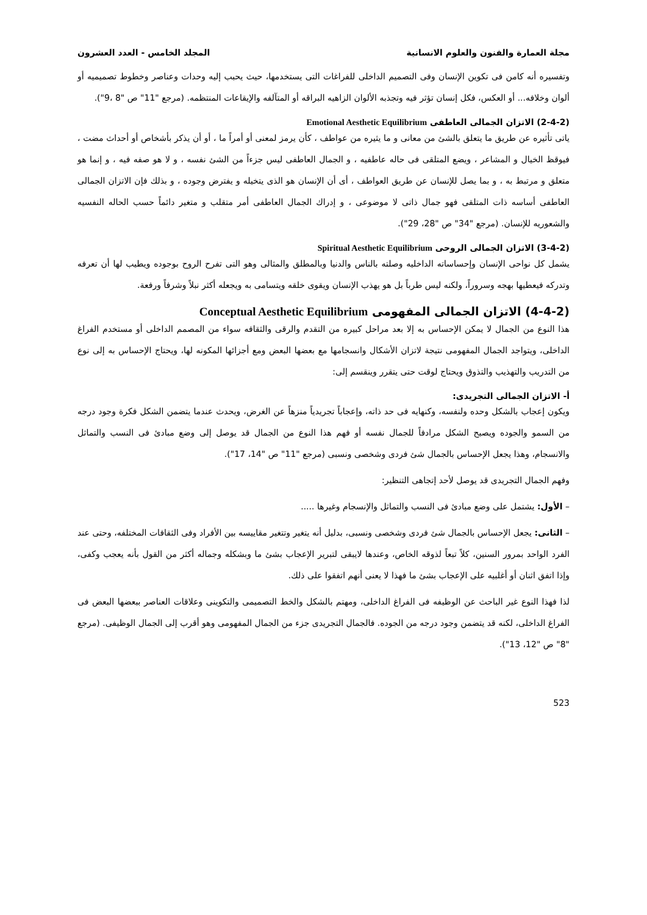مجلة العمارة والفنون والعلوم الانسانية المجلد الخامس - العدد العشرون
وتفسيره أنه كامن فى تكوين الإنسان وفى التصميم الداخلى للفراغات التى يستخدمها، حيث يحبب إليه وحدات وعناصر وخطوط تصميميه أو ألوان وخلافه... أو العكس، فكل إنسان تؤثر فيه وتجذبه الألوان الزاهيه البراقه أو المتآلفه والإيقاعات المنتظمه. (مرجع "11" ص "8 ،9").
(2-4-2) الاتزان الجمالى العاطفى Emotional Aesthetic Equilibrium
ياتى تأثيره عن طريق ما يتعلق بالشئ من معانى و ما يثيره من عواطف ، كأن يرمز لمعنى أو أمراً ما ، أو أن يذكر بأشخاص أو أحداث مضت ، فيوقظ الخيال و المشاعر ، ويضع المتلقى فى حاله عاطفيه ، و الجمال العاطفى ليس جزءاً من الشئ نفسه ، و لا هو صفه فيه ، و إنما هو متعلق و مرتبط به ، و بما يصل للإنسان عن طريق العواطف ، أى أن الإنسان هو الذى يتخيله و يفترض وجوده ، و بذلك فإن الاتزان الجمالى العاطفى أساسه ذات المتلقى فهو جمال ذاتى لا موضوعى ، و إدراك الجمال العاطفى أمر متقلب و متغير دائماً حسب الحاله النفسيه والشعوريه للإنسان. (مرجع "34" ص "28، 29").
(3-4-2) الاتزان الجمالى الروحى Spiritual Aesthetic Equilibrium
يشمل كل نواحى الإنسان وإحساساته الداخليه وصلته بالناس والدنيا وبالمطلق والمثالى وهو التى تفرح الروح بوجوده ويطيب لها أن تعرفه وتدركه فيعطيها بهجه وسروراً، ولكنه ليس طرباً بل هو يهذب الإنسان ويقوى خلقه ويتسامى به ويجعله أكثر نبلاً وشرفاً ورفعة.
(4-4-2) الاتزان الجمالى المفهومى Conceptual Aesthetic Equilibrium
هذا النوع من الجمال لا يمكن الإحساس به إلا بعد مراحل كبيره من التقدم والرقى والثقافه سواء من المصمم الداخلى أو مستخدم الفراغ الداخلى، ويتواجد الجمال المفهومى نتيجة لاتزان الأشكال وانسجامها مع بعضها البعض ومع أجزائها المكونه لها، ويحتاج الإحساس به إلى نوع من التدريب والتهذيب والتذوق ويحتاج لوقت حتى يتقرر وينقسم إلى:
أ- الاتزان الجمالى التجريدى:
ويكون إعجاب بالشكل وحده ولنفسه، وكنهايه فى حد ذاته، وإعجاباً تجريدياً منزهاً عن الغرض، ويحدث عندما يتضمن الشكل فكرة وجود درجه من السمو والجوده ويصبح الشكل مرادفاً للجمال نفسه أو فهم هذا النوع من الجمال قد يوصل إلى وضع مبادئ فى النسب والتماثل والانسجام، وهذا يجعل الإحساس بالجمال شئ فردى وشخصى ونسبى (مرجع "11" ص "14، 17").
وفهم الجمال التجريدى قد يوصل لأحد إتجاهى التنظير:
– الأول: يشتمل على وضع مبادئ فى النسب والتماثل والإنسجام وغيرها .....
– الثانى: يجعل الإحساس بالجمال شئ فردى وشخصى ونسبى، بدليل أنه يتغير وتتغير مقاييسه بين الأفراد وفى الثقافات المختلفه، وحتى عند الفرد الواحد بمرور السنين، كلاً تبعاً لذوقه الخاص، وعندها لايبقى لتبرير الإعجاب بشئ ما وبشكله وجماله أكثر من القول بأنه يعجب وكفى، وإذا اتفق اثنان أو أغلبيه على الإعجاب بشئ ما فهذا لا يعنى أنهم اتفقوا على ذلك.
لذا فهذا النوع غير الباحث عن الوظيفه فى الفراغ الداخلى، ومهتم بالشكل والخط التصميمى والتكوينى وعلاقات العناصر ببعضها البعض فى الفراغ الداخلى، لكنه قد يتضمن وجود درجه من الجوده. فالجمال التجريدى جزء من الجمال المفهومى وهو أقرب إلى الجمال الوظيفى. (مرجع "8" ص "12، 13").
523